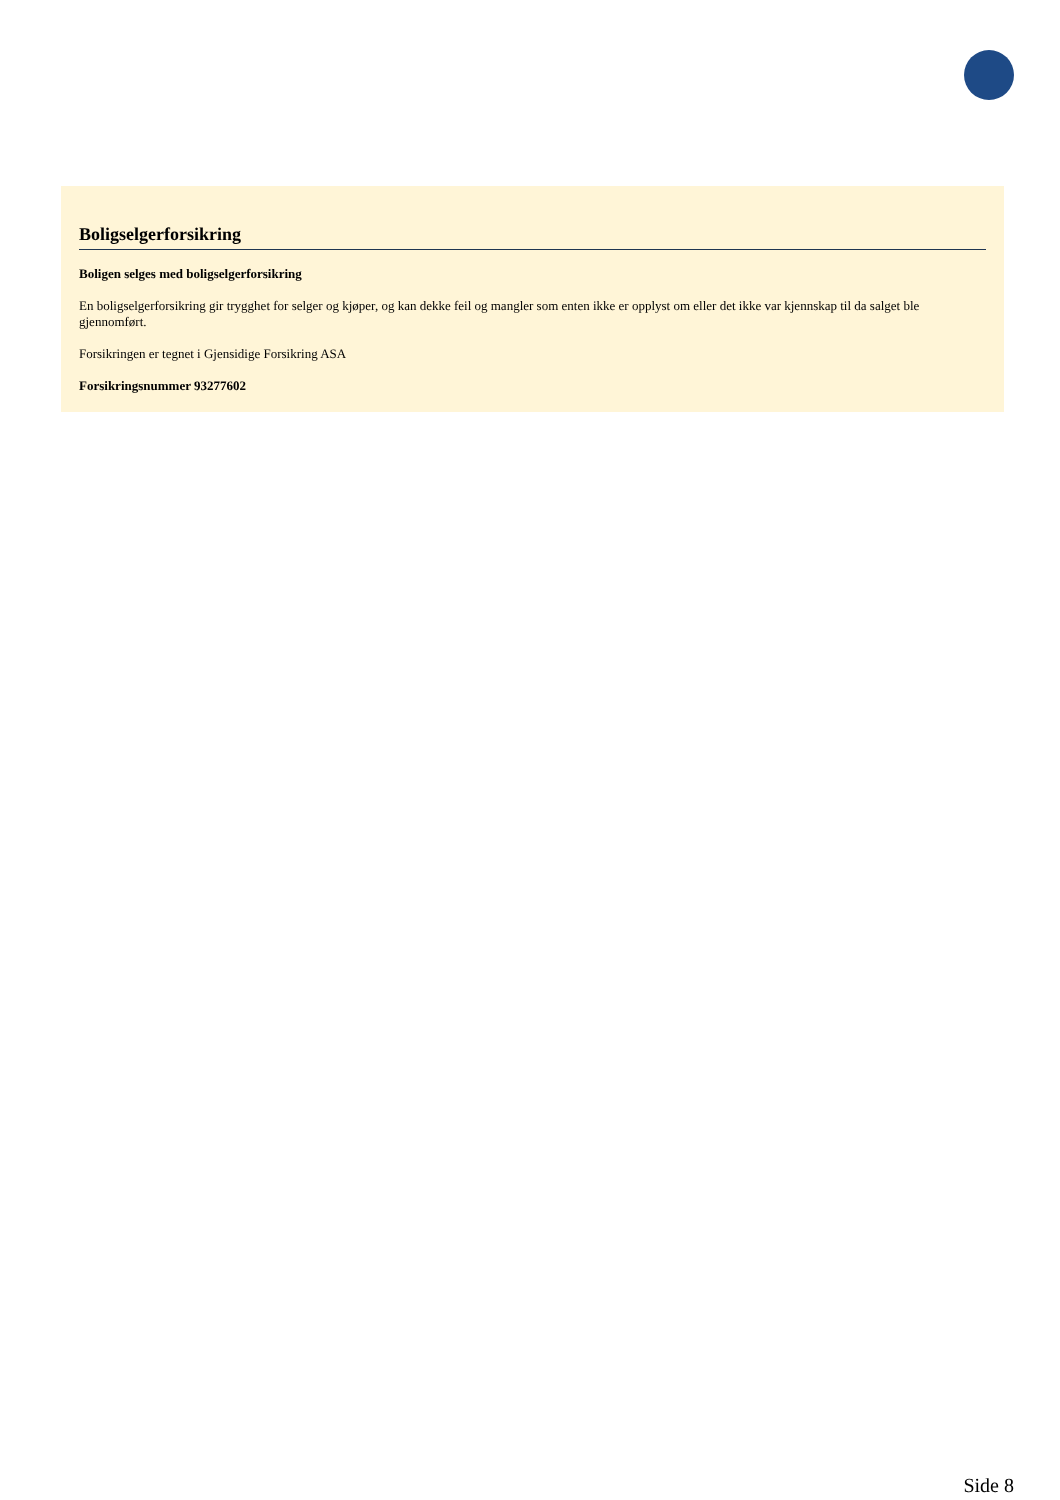Boligselgerforsikring
Boligen selges med boligselgerforsikring
En boligselgerforsikring gir trygghet for selger og kjøper, og kan dekke feil og mangler som enten ikke er opplyst om eller det ikke var kjennskap til da salget ble gjennomført.
Forsikringen er tegnet i Gjensidige Forsikring ASA
Forsikringsnummer 93277602
Side 8